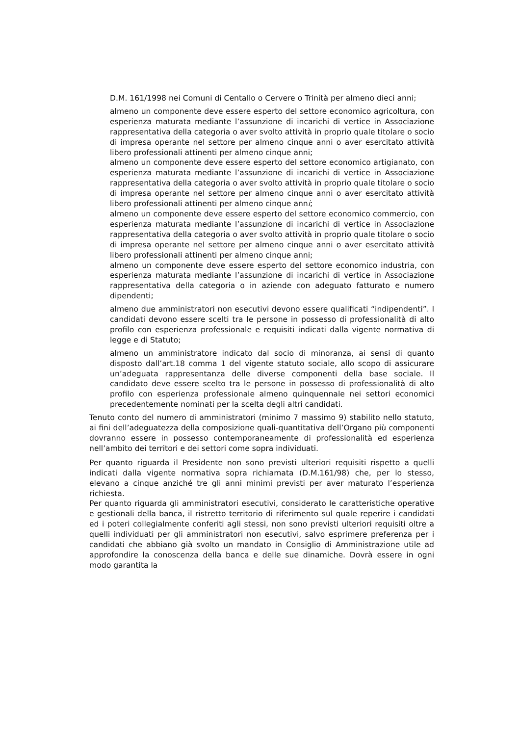D.M. 161/1998 nei Comuni di Centallo o Cervere o Trinità per almeno dieci anni;
·
almeno un componente deve essere esperto del settore economico agricoltura, con esperienza maturata mediante l’assunzione di incarichi di vertice in Associazione rappresentativa della categoria o aver svolto attività in proprio quale titolare o socio di impresa operante nel settore per almeno cinque anni o aver esercitato attività libero professionali attinenti per almeno cinque anni;
·
almeno un componente deve essere esperto del settore economico artigianato, con esperienza maturata mediante l’assunzione di incarichi di vertice in Associazione rappresentativa della categoria o aver svolto attività in proprio quale titolare o socio di impresa operante nel settore per almeno cinque anni o aver esercitato attività libero professionali attinenti per almeno cinque anni;
·
almeno un componente deve essere esperto del settore economico commercio, con esperienza maturata mediante l’assunzione di incarichi di vertice in Associazione rappresentativa della categoria o aver svolto attività in proprio quale titolare o socio di impresa operante nel settore per almeno cinque anni o aver esercitato attività libero professionali attinenti per almeno cinque anni;
·
almeno un componente deve essere esperto del settore economico industria, con esperienza maturata mediante l’assunzione di incarichi di vertice in Associazione rappresentativa della categoria o in aziende con adeguato fatturato e numero dipendenti;
·
almeno due amministratori non esecutivi devono essere qualificati “indipendenti”. I candidati devono essere scelti tra le persone in possesso di professionalità di alto profilo con esperienza professionale e requisiti indicati dalla vigente normativa di legge e di Statuto;
·
almeno un amministratore indicato dal socio di minoranza, ai sensi di quanto disposto dall’art.18 comma 1 del vigente statuto sociale, allo scopo di assicurare un’adeguata rappresentanza delle diverse componenti della base sociale. Il candidato deve essere scelto tra le persone in possesso di professionalità di alto profilo con esperienza professionale almeno quinquennale nei settori economici precedentemente nominati per la scelta degli altri candidati.
Tenuto conto del numero di amministratori (minimo 7 massimo 9) stabilito nello statuto, ai fini dell’adeguatezza della composizione quali-quantitativa dell’Organo più componenti dovranno essere in possesso contemporaneamente di professionalità ed esperienza nell’ambito dei territori e dei settori come sopra individuati.
Per quanto riguarda il Presidente non sono previsti ulteriori requisiti rispetto a quelli indicati dalla vigente normativa sopra richiamata (D.M.161/98) che, per lo stesso, elevano a cinque anziché tre gli anni minimi previsti per aver maturato l’esperienza richiesta.
Per quanto riguarda gli amministratori esecutivi, considerato le caratteristiche operative e gestionali della banca, il ristretto territorio di riferimento sul quale reperire i candidati ed i poteri collegialmente conferiti agli stessi, non sono previsti ulteriori requisiti oltre a quelli individuati per gli amministratori non esecutivi, salvo esprimere preferenza per i candidati che abbiano già svolto un mandato in Consiglio di Amministrazione utile ad approfondire la conoscenza della banca e delle sue dinamiche. Dovrà essere in ogni modo garantita la